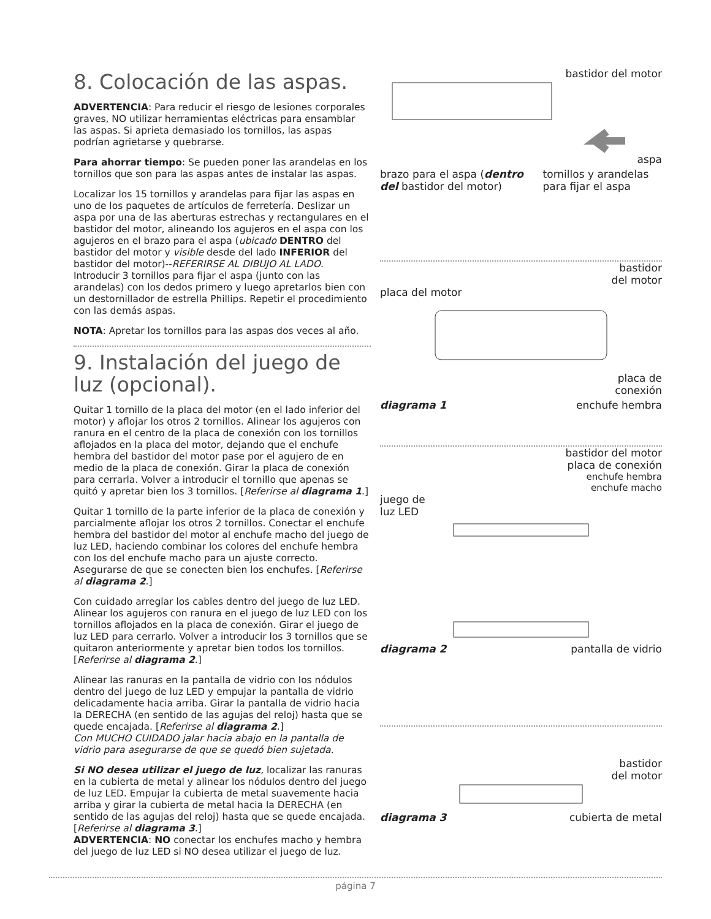8. Colocación de las aspas.
ADVERTENCIA: Para reducir el riesgo de lesiones corporales graves, NO utilizar herramientas eléctricas para ensamblar las aspas. Si aprieta demasiado los tornillos, las aspas podrían agrietarse y quebrarse.
Para ahorrar tiempo: Se pueden poner las arandelas en los tornillos que son para las aspas antes de instalar las aspas.
Localizar los 15 tornillos y arandelas para fijar las aspas en uno de los paquetes de artículos de ferretería. Deslizar un aspa por una de las aberturas estrechas y rectangulares en el bastidor del motor, alineando los agujeros en el aspa con los agujeros en el brazo para el aspa (ubicado DENTRO del bastidor del motor y visible desde del lado INFERIOR del bastidor del motor)--REFERIRSE AL DIBUJO AL LADO. Introducir 3 tornillos para fijar el aspa (junto con las arandelas) con los dedos primero y luego apretarlos bien con un destornillador de estrella Phillips. Repetir el procedimiento con las demás aspas.
NOTA: Apretar los tornillos para las aspas dos veces al año.
9. Instalación del juego de luz (opcional).
Quitar 1 tornillo de la placa del motor (en el lado inferior del motor) y aflojar los otros 2 tornillos. Alinear los agujeros con ranura en el centro de la placa de conexión con los tornillos aflojados en la placa del motor, dejando que el enchufe hembra del bastidor del motor pase por el agujero de en medio de la placa de conexión. Girar la placa de conexión para cerrarla. Volver a introducir el tornillo que apenas se quitó y apretar bien los 3 tornillos. [Referirse al diagrama 1.]
Quitar 1 tornillo de la parte inferior de la placa de conexión y parcialmente aflojar los otros 2 tornillos. Conectar el enchufe hembra del bastidor del motor al enchufe macho del juego de luz LED, haciendo combinar los colores del enchufe hembra con los del enchufe macho para un ajuste correcto. Asegurarse de que se conecten bien los enchufes. [Referirse al diagrama 2.]
Con cuidado arreglar los cables dentro del juego de luz LED. Alinear los agujeros con ranura en el juego de luz LED con los tornillos aflojados en la placa de conexión. Girar el juego de luz LED para cerrarlo. Volver a introducir los 3 tornillos que se quitaron anteriormente y apretar bien todos los tornillos. [Referirse al diagrama 2.]
Alinear las ranuras en la pantalla de vidrio con los nódulos dentro del juego de luz LED y empujar la pantalla de vidrio delicadamente hacia arriba. Girar la pantalla de vidrio hacia la DERECHA (en sentido de las agujas del reloj) hasta que se quede encajada. [Referirse al diagrama 2.]
Con MUCHO CUIDADO jalar hacia abajo en la pantalla de vidrio para asegurarse de que se quedó bien sujetada.
Si NO desea utilizar el juego de luz, localizar las ranuras en la cubierta de metal y alinear los nódulos dentro del juego de luz LED. Empujar la cubierta de metal suavemente hacia arriba y girar la cubierta de metal hacia la DERECHA (en sentido de las agujas del reloj) hasta que se quede encajada. [Referirse al diagrama 3.]
ADVERTENCIA: NO conectar los enchufes macho y hembra del juego de luz LED si NO desea utilizar el juego de luz.
bastidor del motor
aspa
brazo para el aspa (dentro del bastidor del motor) tornillos y arandelas para fijar el aspa
bastidor
del motor
placa del motor
placa de
conexión
diagrama 1 enchufe hembra
bastidor del motor
placa de conexión
enchufe hembra
enchufe macho
juego de
luz LED
diagrama 2 pantalla de vidrio
bastidor
del motor
diagrama 3 cubierta de metal
página 7